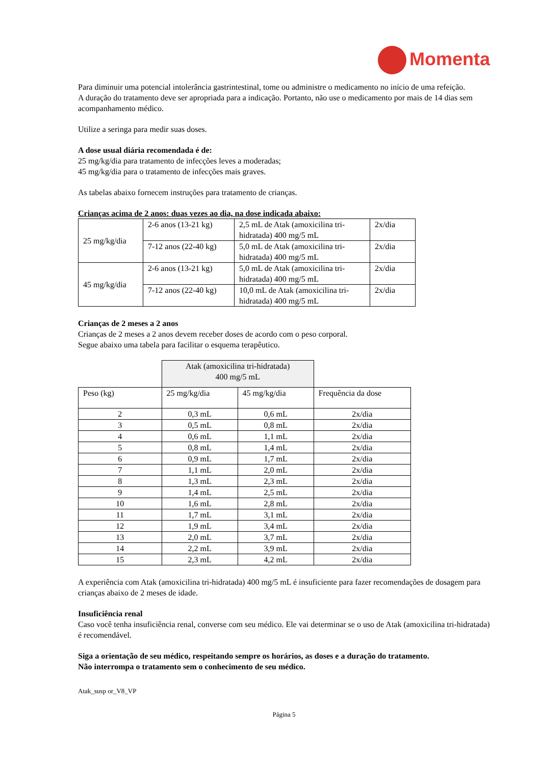Momenta
Para diminuir uma potencial intolerância gastrintestinal, tome ou administre o medicamento no início de uma refeição.
A duração do tratamento deve ser apropriada para a indicação. Portanto, não use o medicamento por mais de 14 dias sem acompanhamento médico.
Utilize a seringa para medir suas doses.
A dose usual diária recomendada é de:
25 mg/kg/dia para tratamento de infecções leves a moderadas;
45 mg/kg/dia para o tratamento de infecções mais graves.
As tabelas abaixo fornecem instruções para tratamento de crianças.
Crianças acima de 2 anos: duas vezes ao dia, na dose indicada abaixo:
| 25 mg/kg/dia | 2-6 anos (13-21 kg) | 2,5 mL de Atak (amoxicilina tri-hidratada) 400 mg/5 mL | 2x/dia |
| | 7-12 anos (22-40 kg) | 5,0 mL de Atak (amoxicilina tri-hidratada) 400 mg/5 mL | 2x/dia |
| 45 mg/kg/dia | 2-6 anos (13-21 kg) | 5,0 mL de Atak (amoxicilina tri-hidratada) 400 mg/5 mL | 2x/dia |
| | 7-12 anos (22-40 kg) | 10,0 mL de Atak (amoxicilina tri-hidratada) 400 mg/5 mL | 2x/dia |
Crianças de 2 meses a 2 anos
Crianças de 2 meses a 2 anos devem receber doses de acordo com o peso corporal.
Segue abaixo uma tabela para facilitar o esquema terapêutico.
| | Atak (amoxicilina tri-hidratada) 400 mg/5 mL | | |
| Peso (kg) | 25 mg/kg/dia | 45 mg/kg/dia | Frequência da dose |
| 2 | 0,3 mL | 0,6 mL | 2x/dia |
| 3 | 0,5 mL | 0,8 mL | 2x/dia |
| 4 | 0,6 mL | 1,1 mL | 2x/dia |
| 5 | 0,8 mL | 1,4 mL | 2x/dia |
| 6 | 0,9 mL | 1,7 mL | 2x/dia |
| 7 | 1,1 mL | 2,0 mL | 2x/dia |
| 8 | 1,3 mL | 2,3 mL | 2x/dia |
| 9 | 1,4 mL | 2,5 mL | 2x/dia |
| 10 | 1,6 mL | 2,8 mL | 2x/dia |
| 11 | 1,7 mL | 3,1 mL | 2x/dia |
| 12 | 1,9 mL | 3,4 mL | 2x/dia |
| 13 | 2,0 mL | 3,7 mL | 2x/dia |
| 14 | 2,2 mL | 3,9 mL | 2x/dia |
| 15 | 2,3 mL | 4,2 mL | 2x/dia |
A experiência com Atak (amoxicilina tri-hidratada) 400 mg/5 mL é insuficiente para fazer recomendações de dosagem para crianças abaixo de 2 meses de idade.
Insuficiência renal
Caso você tenha insuficiência renal, converse com seu médico. Ele vai determinar se o uso de Atak (amoxicilina tri-hidratada) é recomendável.
Siga a orientação de seu médico, respeitando sempre os horários, as doses e a duração do tratamento.
Não interrompa o tratamento sem o conhecimento de seu médico.
Atak_susp or_V8_VP
Página 5